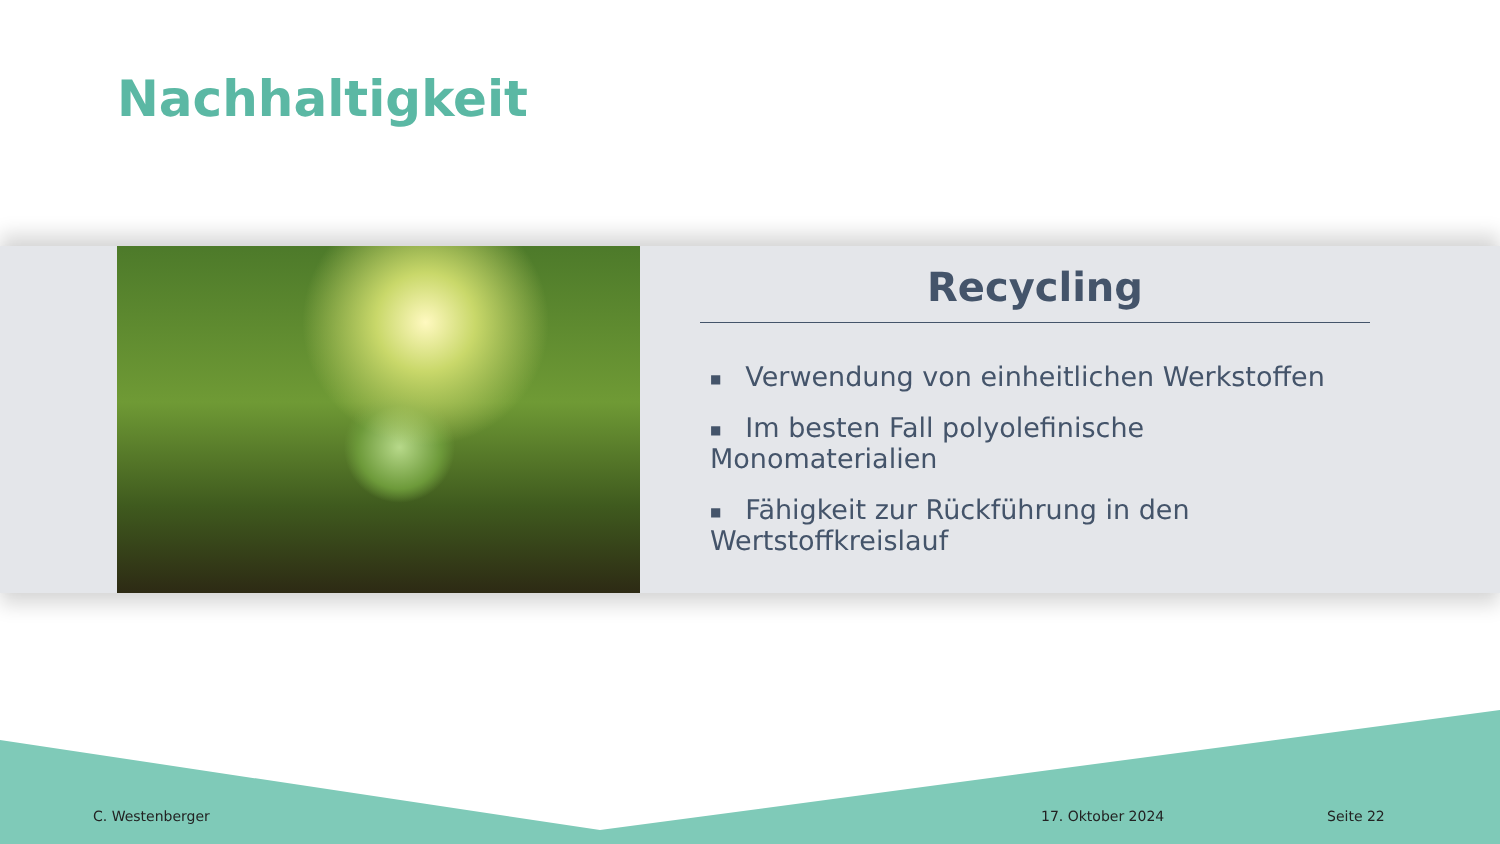Nachhaltigkeit
Recycling
■ Verwendung von einheitlichen Werkstoffen
■ Im besten Fall polyolefinische Monomaterialien
■ Fähigkeit zur Rückführung in den Wertstoffkreislauf
C. Westenberger 17. Oktober 2024 Seite 22